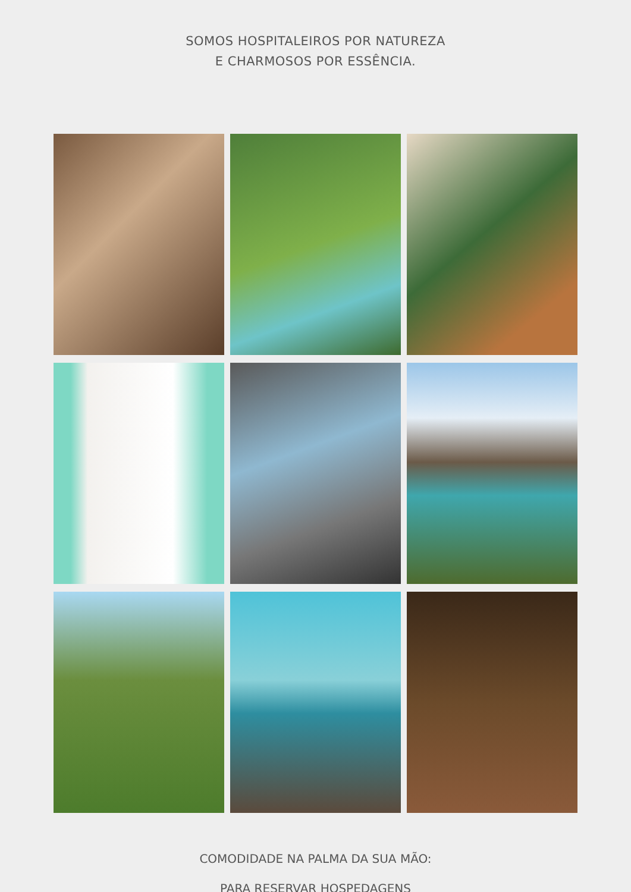SOMOS HOSPITALEIROS POR NATUREZA
E CHARMOSOS POR ESSÊNCIA.
COMODIDADE NA PALMA DA SUA MÃO:
PARA RESERVAR HOSPEDAGENS